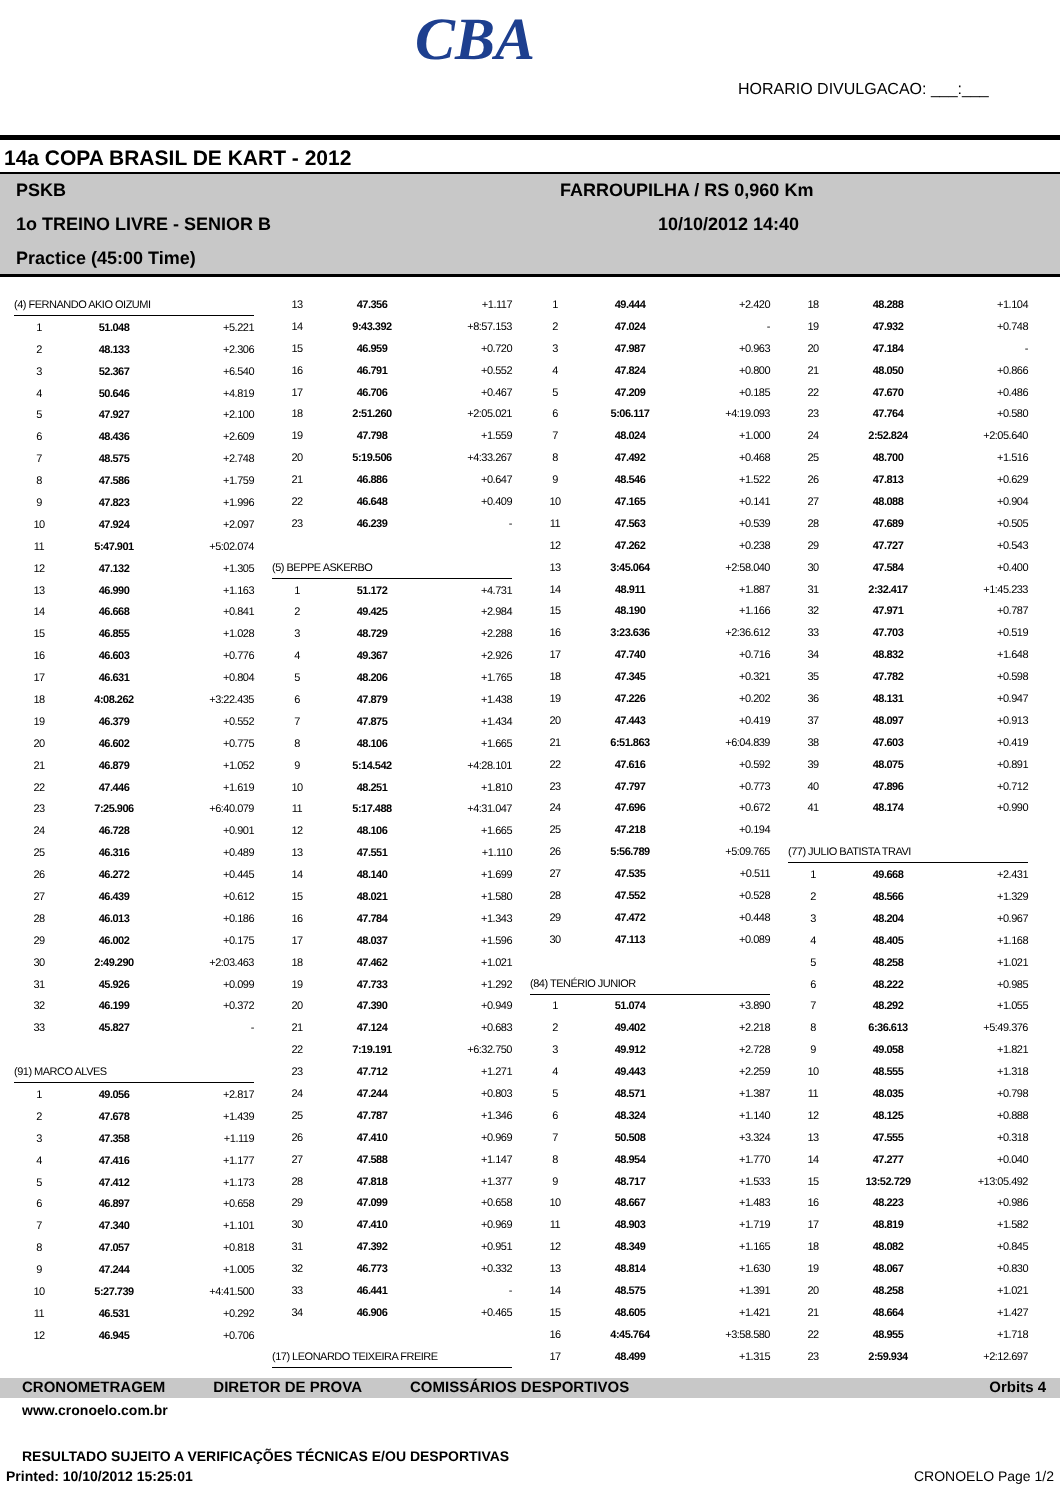CBA
HORARIO DIVULGACAO: ___:___
14a COPA BRASIL DE KART - 2012
PSKB
1o TREINO LIVRE - SENIOR B
Practice (45:00 Time)
FARROUPILHA / RS 0,960 Km
10/10/2012 14:40
| (4) FERNANDO AKIO OIZUMI | | |
| 1 | 51.048 | +5.221 |
| 2 | 48.133 | +2.306 |
| 3 | 52.367 | +6.540 |
| 4 | 50.646 | +4.819 |
| 5 | 47.927 | +2.100 |
| 6 | 48.436 | +2.609 |
| 7 | 48.575 | +2.748 |
| 8 | 47.586 | +1.759 |
| 9 | 47.823 | +1.996 |
| 10 | 47.924 | +2.097 |
| 11 | 5:47.901 | +5:02.074 |
| 12 | 47.132 | +1.305 |
| 13 | 46.990 | +1.163 |
| 14 | 46.668 | +0.841 |
| 15 | 46.855 | +1.028 |
| 16 | 46.603 | +0.776 |
| 17 | 46.631 | +0.804 |
| 18 | 4:08.262 | +3:22.435 |
| 19 | 46.379 | +0.552 |
| 20 | 46.602 | +0.775 |
| 21 | 46.879 | +1.052 |
| 22 | 47.446 | +1.619 |
| 23 | 7:25.906 | +6:40.079 |
| 24 | 46.728 | +0.901 |
| 25 | 46.316 | +0.489 |
| 26 | 46.272 | +0.445 |
| 27 | 46.439 | +0.612 |
| 28 | 46.013 | +0.186 |
| 29 | 46.002 | +0.175 |
| 30 | 2:49.290 | +2:03.463 |
| 31 | 45.926 | +0.099 |
| 32 | 46.199 | +0.372 |
| 33 | 45.827 | - |
| (91) MARCO ALVES | | |
| 1 | 49.056 | +2.817 |
| 2 | 47.678 | +1.439 |
| 3 | 47.358 | +1.119 |
| 4 | 47.416 | +1.177 |
| 5 | 47.412 | +1.173 |
| 6 | 46.897 | +0.658 |
| 7 | 47.340 | +1.101 |
| 8 | 47.057 | +0.818 |
| 9 | 47.244 | +1.005 |
| 10 | 5:27.739 | +4:41.500 |
| 11 | 46.531 | +0.292 |
| 12 | 46.945 | +0.706 |
| 13 | 47.356 | +1.117 |
| 14 | 9:43.392 | +8:57.153 |
| 15 | 46.959 | +0.720 |
| 16 | 46.791 | +0.552 |
| 17 | 46.706 | +0.467 |
| 18 | 2:51.260 | +2:05.021 |
| 19 | 47.798 | +1.559 |
| 20 | 5:19.506 | +4:33.267 |
| 21 | 46.886 | +0.647 |
| 22 | 46.648 | +0.409 |
| 23 | 46.239 | - |
| (5) BEPPE ASKERBO | | |
| 1 | 51.172 | +4.731 |
| 2 | 49.425 | +2.984 |
| 3 | 48.729 | +2.288 |
| 4 | 49.367 | +2.926 |
| 5 | 48.206 | +1.765 |
| 6 | 47.879 | +1.438 |
| 7 | 47.875 | +1.434 |
| 8 | 48.106 | +1.665 |
| 9 | 5:14.542 | +4:28.101 |
| 10 | 48.251 | +1.810 |
| 11 | 5:17.488 | +4:31.047 |
| 12 | 48.106 | +1.665 |
| 13 | 47.551 | +1.110 |
| 14 | 48.140 | +1.699 |
| 15 | 48.021 | +1.580 |
| 16 | 47.784 | +1.343 |
| 17 | 48.037 | +1.596 |
| 18 | 47.462 | +1.021 |
| 19 | 47.733 | +1.292 |
| 20 | 47.390 | +0.949 |
| 21 | 47.124 | +0.683 |
| 22 | 7:19.191 | +6:32.750 |
| 23 | 47.712 | +1.271 |
| 24 | 47.244 | +0.803 |
| 25 | 47.787 | +1.346 |
| 26 | 47.410 | +0.969 |
| 27 | 47.588 | +1.147 |
| 28 | 47.818 | +1.377 |
| 29 | 47.099 | +0.658 |
| 30 | 47.410 | +0.969 |
| 31 | 47.392 | +0.951 |
| 32 | 46.773 | +0.332 |
| 33 | 46.441 | - |
| 34 | 46.906 | +0.465 |
| (17) LEONARDO TEIXEIRA FREIRE | | |
| 1 | 49.444 | +2.420 |
| 2 | 47.024 | - |
| 3 | 47.987 | +0.963 |
| 4 | 47.824 | +0.800 |
| 5 | 47.209 | +0.185 |
| 6 | 5:06.117 | +4:19.093 |
| 7 | 48.024 | +1.000 |
| 8 | 47.492 | +0.468 |
| 9 | 48.546 | +1.522 |
| 10 | 47.165 | +0.141 |
| 11 | 47.563 | +0.539 |
| 12 | 47.262 | +0.238 |
| 13 | 3:45.064 | +2:58.040 |
| 14 | 48.911 | +1.887 |
| 15 | 48.190 | +1.166 |
| 16 | 3:23.636 | +2:36.612 |
| 17 | 47.740 | +0.716 |
| 18 | 47.345 | +0.321 |
| 19 | 47.226 | +0.202 |
| 20 | 47.443 | +0.419 |
| 21 | 6:51.863 | +6:04.839 |
| 22 | 47.616 | +0.592 |
| 23 | 47.797 | +0.773 |
| 24 | 47.696 | +0.672 |
| 25 | 47.218 | +0.194 |
| 26 | 5:56.789 | +5:09.765 |
| 27 | 47.535 | +0.511 |
| 28 | 47.552 | +0.528 |
| 29 | 47.472 | +0.448 |
| 30 | 47.113 | +0.089 |
| (84) TENÉRIO JUNIOR | | |
| 1 | 51.074 | +3.890 |
| 2 | 49.402 | +2.218 |
| 3 | 49.912 | +2.728 |
| 4 | 49.443 | +2.259 |
| 5 | 48.571 | +1.387 |
| 6 | 48.324 | +1.140 |
| 7 | 50.508 | +3.324 |
| 8 | 48.954 | +1.770 |
| 9 | 48.717 | +1.533 |
| 10 | 48.667 | +1.483 |
| 11 | 48.903 | +1.719 |
| 12 | 48.349 | +1.165 |
| 13 | 48.814 | +1.630 |
| 14 | 48.575 | +1.391 |
| 15 | 48.605 | +1.421 |
| 16 | 4:45.764 | +3:58.580 |
| 17 | 48.499 | +1.315 |
| 18 | 48.288 | +1.104 |
| 19 | 47.932 | +0.748 |
| 20 | 47.184 | - |
| 21 | 48.050 | +0.866 |
| 22 | 47.670 | +0.486 |
| 23 | 47.764 | +0.580 |
| 24 | 2:52.824 | +2:05.640 |
| 25 | 48.700 | +1.516 |
| 26 | 47.813 | +0.629 |
| 27 | 48.088 | +0.904 |
| 28 | 47.689 | +0.505 |
| 29 | 47.727 | +0.543 |
| 30 | 47.584 | +0.400 |
| 31 | 2:32.417 | +1:45.233 |
| 32 | 47.971 | +0.787 |
| 33 | 47.703 | +0.519 |
| 34 | 48.832 | +1.648 |
| 35 | 47.782 | +0.598 |
| 36 | 48.131 | +0.947 |
| 37 | 48.097 | +0.913 |
| 38 | 47.603 | +0.419 |
| 39 | 48.075 | +0.891 |
| 40 | 47.896 | +0.712 |
| 41 | 48.174 | +0.990 |
| (77) JULIO BATISTA TRAVI | | |
| 1 | 49.668 | +2.431 |
| 2 | 48.566 | +1.329 |
| 3 | 48.204 | +0.967 |
| 4 | 48.405 | +1.168 |
| 5 | 48.258 | +1.021 |
| 6 | 48.222 | +0.985 |
| 7 | 48.292 | +1.055 |
| 8 | 6:36.613 | +5:49.376 |
| 9 | 49.058 | +1.821 |
| 10 | 48.555 | +1.318 |
| 11 | 48.035 | +0.798 |
| 12 | 48.125 | +0.888 |
| 13 | 47.555 | +0.318 |
| 14 | 47.277 | +0.040 |
| 15 | 13:52.729 | +13:05.492 |
| 16 | 48.223 | +0.986 |
| 17 | 48.819 | +1.582 |
| 18 | 48.082 | +0.845 |
| 19 | 48.067 | +0.830 |
| 20 | 48.258 | +1.021 |
| 21 | 48.664 | +1.427 |
| 22 | 48.955 | +1.718 |
| 23 | 2:59.934 | +2:12.697 |
CRONOMETRAGEM DIRETOR DE PROVA COMISSÁRIOS DESPORTIVOS Orbits 4
www.cronoelo.com.br
RESULTADO SUJEITO A VERIFICAÇÕES TÉCNICAS E/OU DESPORTIVAS
Printed: 10/10/2012 15:25:01 CRONOELO Page 1/2